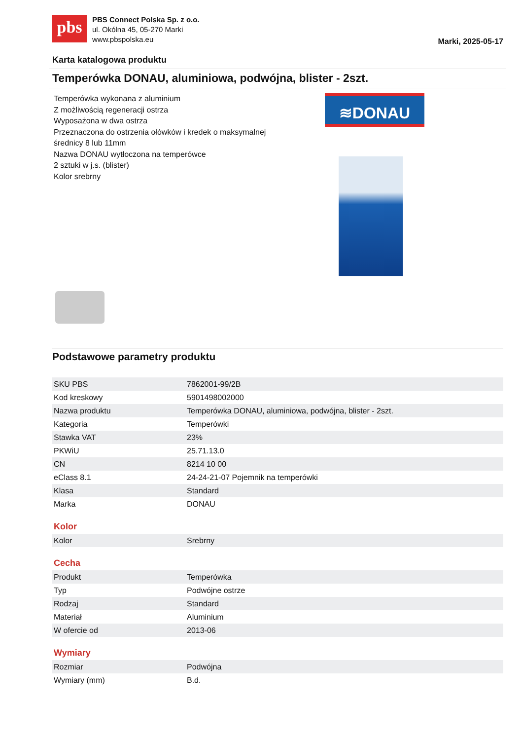pbs
PBS Connect Polska Sp. z o.o.
ul. Okólna 45, 05-270 Marki
www.pbspolska.eu
Marki, 2025-05-17
Karta katalogowa produktu
Temperówka DONAU, aluminiowa, podwójna, blister - 2szt.
Temperówka wykonana z aluminium
Z możliwością regeneracji ostrza
Wyposażona w dwa ostrza
Przeznaczona do ostrzenia ołówków i kredek o maksymalnej średnicy 8 lub 11mm
Nazwa DONAU wytłoczona na temperówce
2 sztuki w j.s. (blister)
Kolor srebrny
≋DONAU
Podstawowe parametry produktu
| SKU PBS | 7862001-99/2B |
| Kod kreskowy | 5901498002000 |
| Nazwa produktu | Temperówka DONAU, aluminiowa, podwójna, blister - 2szt. |
| Kategoria | Temperówki |
| Stawka VAT | 23% |
| PKWiU | 25.71.13.0 |
| CN | 8214 10 00 |
| eClass 8.1 | 24-24-21-07 Pojemnik na temperówki |
| Klasa | Standard |
| Marka | DONAU |
Kolor
| Kolor | Srebrny |
Cecha
| Produkt | Temperówka |
| Typ | Podwójne ostrze |
| Rodzaj | Standard |
| Materiał | Aluminium |
| W ofercie od | 2013-06 |
Wymiary
| Rozmiar | Podwójna |
| Wymiary (mm) | B.d. |